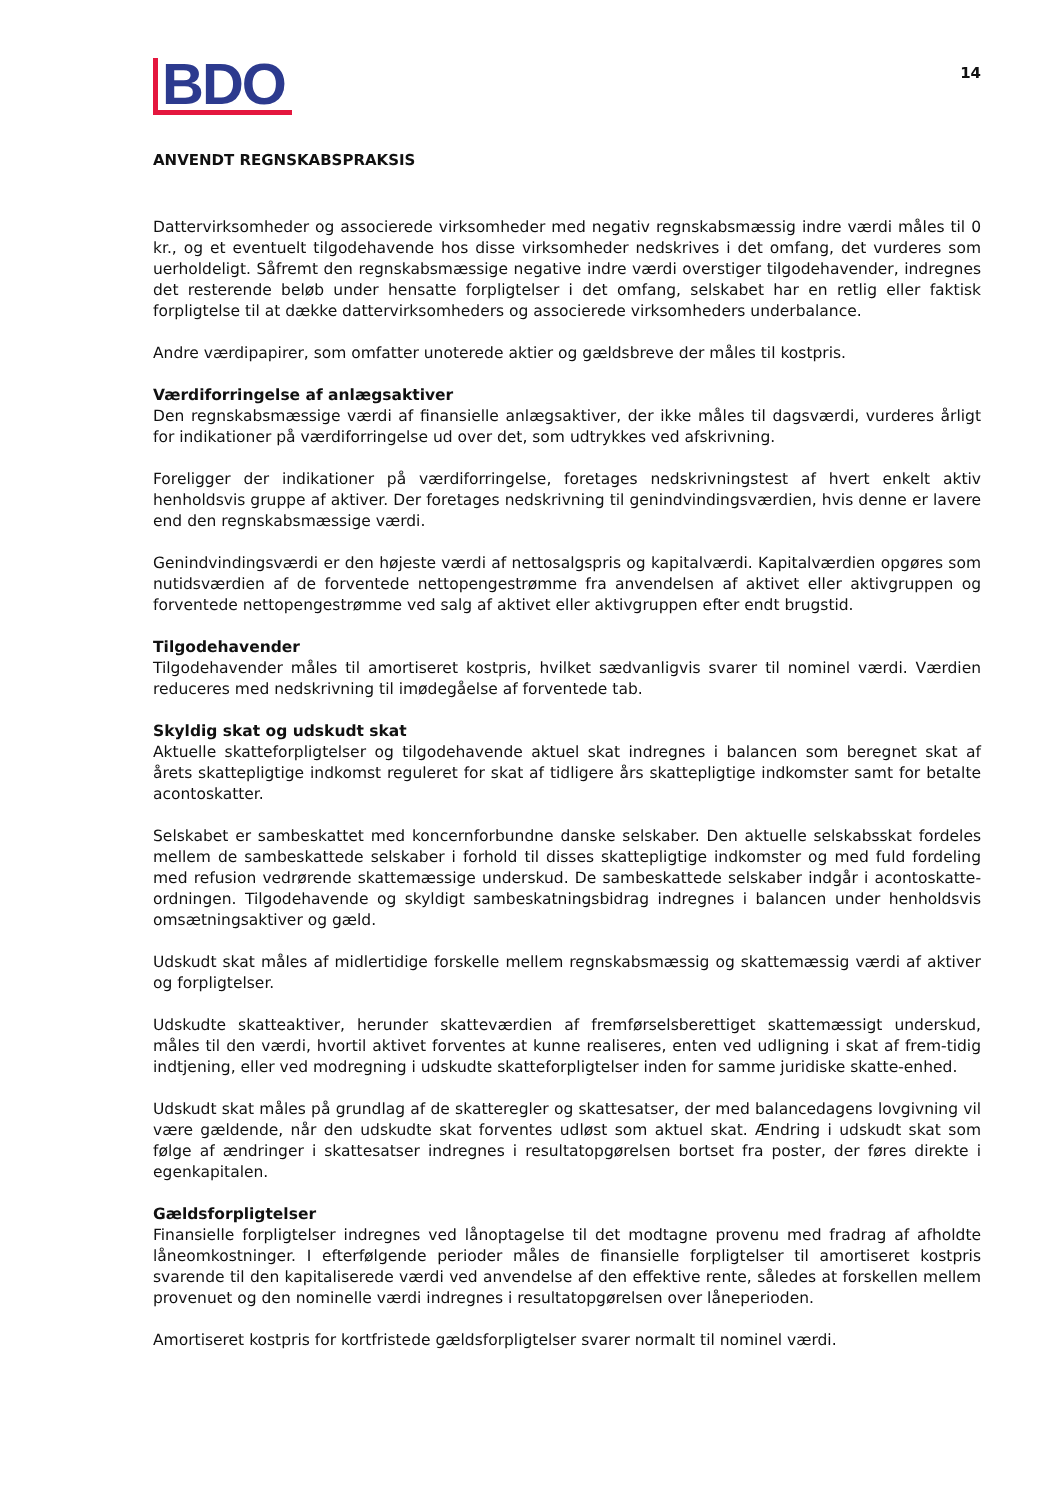BDO
14
ANVENDT REGNSKABSPRAKSIS
Dattervirksomheder og associerede virksomheder med negativ regnskabsmæssig indre værdi måles til 0 kr., og et eventuelt tilgodehavende hos disse virksomheder nedskrives i det omfang, det vurderes som uerholdeligt. Såfremt den regnskabsmæssige negative indre værdi overstiger tilgodehavender, indregnes det resterende beløb under hensatte forpligtelser i det omfang, selskabet har en retlig eller faktisk forpligtelse til at dække dattervirksomheders og associerede virksomheders underbalance.
Andre værdipapirer, som omfatter unoterede aktier og gældsbreve der måles til kostpris.
Værdiforringelse af anlægsaktiver
Den regnskabsmæssige værdi af finansielle anlægsaktiver, der ikke måles til dagsværdi, vurderes årligt for indikationer på værdiforringelse ud over det, som udtrykkes ved afskrivning.
Foreligger der indikationer på værdiforringelse, foretages nedskrivningstest af hvert enkelt aktiv henholdsvis gruppe af aktiver. Der foretages nedskrivning til genindvindingsværdien, hvis denne er lavere end den regnskabsmæssige værdi.
Genindvindingsværdi er den højeste værdi af nettosalgspris og kapitalværdi. Kapitalværdien opgøres som nutidsværdien af de forventede nettopengestrømme fra anvendelsen af aktivet eller aktivgruppen og forventede nettopengestrømme ved salg af aktivet eller aktivgruppen efter endt brugstid.
Tilgodehavender
Tilgodehavender måles til amortiseret kostpris, hvilket sædvanligvis svarer til nominel værdi. Værdien reduceres med nedskrivning til imødegåelse af forventede tab.
Skyldig skat og udskudt skat
Aktuelle skatteforpligtelser og tilgodehavende aktuel skat indregnes i balancen som beregnet skat af årets skattepligtige indkomst reguleret for skat af tidligere års skattepligtige indkomster samt for betalte acontoskatter.
Selskabet er sambeskattet med koncernforbundne danske selskaber. Den aktuelle selskabsskat fordeles mellem de sambeskattede selskaber i forhold til disses skattepligtige indkomster og med fuld fordeling med refusion vedrørende skattemæssige underskud. De sambeskattede selskaber indgår i acontoskatte-ordningen. Tilgodehavende og skyldigt sambeskatningsbidrag indregnes i balancen under henholdsvis omsætningsaktiver og gæld.
Udskudt skat måles af midlertidige forskelle mellem regnskabsmæssig og skattemæssig værdi af aktiver og forpligtelser.
Udskudte skatteaktiver, herunder skatteværdien af fremførselsberettiget skattemæssigt underskud, måles til den værdi, hvortil aktivet forventes at kunne realiseres, enten ved udligning i skat af frem-tidig indtjening, eller ved modregning i udskudte skatteforpligtelser inden for samme juridiske skatte-enhed.
Udskudt skat måles på grundlag af de skatteregler og skattesatser, der med balancedagens lovgivning vil være gældende, når den udskudte skat forventes udløst som aktuel skat. Ændring i udskudt skat som følge af ændringer i skattesatser indregnes i resultatopgørelsen bortset fra poster, der føres direkte i egenkapitalen.
Gældsforpligtelser
Finansielle forpligtelser indregnes ved lånoptagelse til det modtagne provenu med fradrag af afholdte låneomkostninger. I efterfølgende perioder måles de finansielle forpligtelser til amortiseret kostpris svarende til den kapitaliserede værdi ved anvendelse af den effektive rente, således at forskellen mellem provenuet og den nominelle værdi indregnes i resultatopgørelsen over låneperioden.
Amortiseret kostpris for kortfristede gældsforpligtelser svarer normalt til nominel værdi.